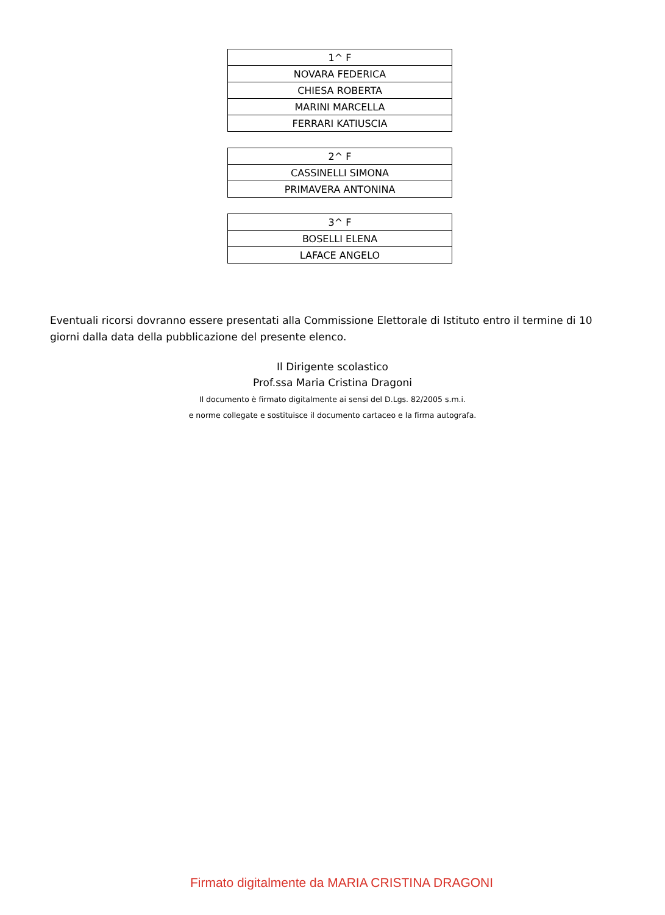| 1^ F |
| NOVARA FEDERICA |
| CHIESA ROBERTA |
| MARINI MARCELLA |
| FERRARI KATIUSCIA |
| 2^ F |
| CASSINELLI SIMONA |
| PRIMAVERA ANTONINA |
| 3^ F |
| BOSELLI ELENA |
| LAFACE ANGELO |
Eventuali ricorsi dovranno essere presentati alla Commissione Elettorale di Istituto entro il termine di 10 giorni dalla data della pubblicazione del presente elenco.
Il Dirigente scolastico
Prof.ssa Maria Cristina Dragoni
Il documento è firmato digitalmente ai sensi del D.Lgs. 82/2005 s.m.i.
e norme collegate e sostituisce il documento cartaceo e la firma autografa.
Firmato digitalmente da MARIA CRISTINA DRAGONI